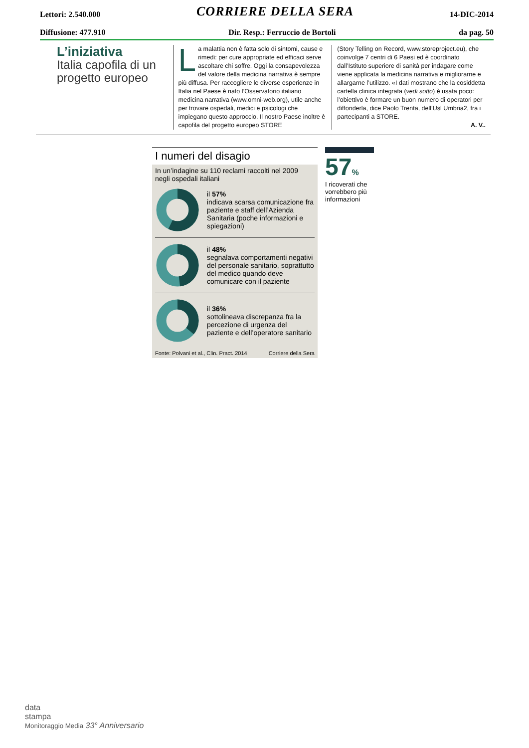Lettori: 2.540.000 CORRIERE DELLA SERA 14-DIC-2014
Diffusione: 477.910 Dir. Resp.: Ferruccio de Bortoli da pag. 50
L’iniziativa
Italia capofila di un progetto europeo
La malattia non è fatta solo di sintomi, cause e rimedi: per cure appropriate ed efficaci serve ascoltare chi soffre. Oggi la consapevolezza del valore della medicina narrativa è sempre più diffusa. Per raccogliere le diverse esperienze in Italia nel Paese è nato l’Osservatorio italiano medicina narrativa (www.omni-web.org), utile anche per trovare ospedali, medici e psicologi che impiegano questo approccio. Il nostro Paese inoltre è capofila del progetto europeo STORE
(Story Telling on Record, www.storeproject.eu), che coinvolge 7 centri di 6 Paesi ed è coordinato dall’Istituto superiore di sanità per indagare come viene applicata la medicina narrativa e migliorarne e allargarne l’utilizzo. «I dati mostrano che la cosiddetta cartella clinica integrata (vedi sotto) è usata poco: l’obiettivo è formare un buon numero di operatori per diffonderla, dice Paolo Trenta, dell’Usl Umbria2, fra i partecipanti a STORE.
A. V..
I numeri del disagio
In un’indagine su 110 reclami raccolti nel 2009 negli ospedali italiani
il 57%
indicava scarsa comunicazione fra paziente e staff dell’Azienda Sanitaria (poche informazioni e spiegazioni)
il 48%
segnalava comportamenti negativi del personale sanitario, soprattutto del medico quando deve comunicare con il paziente
il 36%
sottolineava discrepanza fra la percezione di urgenza del paziente e dell’operatore sanitario
Fonte: Polvani et al., Clin. Pract. 2014 Corriere della Sera
57%
I ricoverati che vorrebbero più informazioni
data
stampa
Monitoraggio Media 33° Anniversario